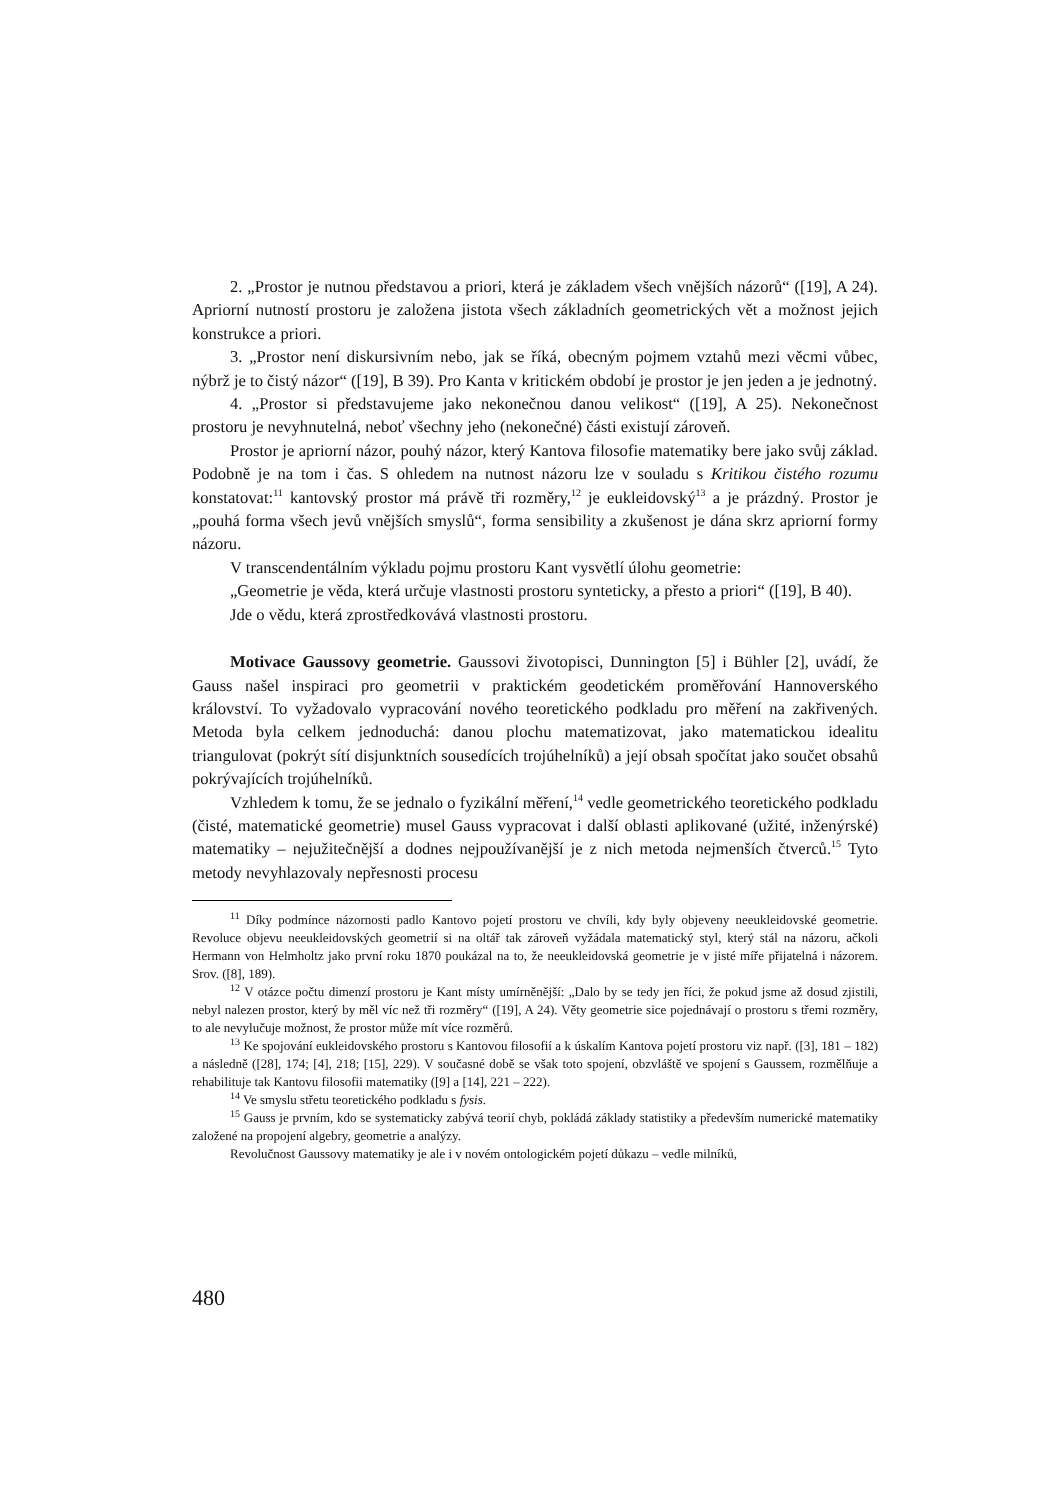2. „Prostor je nutnou představou a priori, která je základem všech vnějších názorů“ ([19], A 24). Apriorní nutností prostoru je založena jistota všech základních geometrických vět a možnost jejich konstrukce a priori.
3. „Prostor není diskursivním nebo, jak se říká, obecným pojmem vztahů mezi věcmi vůbec, nýbrž je to čistý názor“ ([19], B 39). Pro Kanta v kritickém období je prostor je jen jeden a je jednotný.
4. „Prostor si představujeme jako nekonečnou danou velikost“ ([19], A 25). Nekonečnost prostoru je nevyhnutelná, neboť všechny jeho (nekonečné) části existují zároveň.
Prostor je apriorní názor, pouhý názor, který Kantova filosofie matematiky bere jako svůj základ. Podobně je na tom i čas. S ohledem na nutnost názoru lze v souladu s Kritikou čistého rozumu konstatovat:<sup>11</sup> kantovský prostor má právě tři rozměry,<sup>12</sup> je eukleidovský<sup>13</sup> a je prázdný. Prostor je „pouhá forma všech jevů vnějších smyslů“, forma sensibility a zkušenost je dána skrz apriorní formy názoru.
V transcendentálním výkladu pojmu prostoru Kant vysvětlí úlohu geometrie:
„Geometrie je věda, která určuje vlastnosti prostoru synteticky, a přesto a priori“ ([19], B 40).
Jde o vědu, která zprostředkovává vlastnosti prostoru.
Motivace Gaussovy geometrie. Gaussovi životopisci, Dunnington [5] i Bühler [2], uvádí, že Gauss našel inspiraci pro geometrii v praktickém geodetickém proměřování Hannoverského království. To vyžadovalo vypracování nového teoretického podkladu pro měření na zakřivených. Metoda byla celkem jednoduchá: danou plochu matematizovat, jako matematickou idealitu triangulovat (pokrýt sítí disjunktních sousedících trojúhelníků) a její obsah spočítat jako součet obsahů pokrývajících trojúhelníků.
Vzhledem k tomu, že se jednalo o fyzikální měření,<sup>14</sup> vedle geometrického teoretického podkladu (čisté, matematické geometrie) musel Gauss vypracovat i další oblasti aplikované (užité, inženýrské) matematiky – nejužitečnější a dodnes nejpoužívanější je z nich metoda nejmenších čtverců.<sup>15</sup> Tyto metody nevyhlazovaly nepřesnosti procesu
<sup>11</sup> Díky podmínce názornosti padlo Kantovo pojetí prostoru ve chvíli, kdy byly objeveny neeukleidovské geometrie. Revoluce objevu neeukleidovských geometrií si na oltář tak zároveň vyžádala matematický styl, který stál na názoru, ačkoli Hermann von Helmholtz jako první roku 1870 poukázal na to, že neeukleidovská geometrie je v jisté míře přijatelná i názorem. Srov. ([8], 189).
<sup>12</sup> V otázce počtu dimenzí prostoru je Kant místy umírněnější: „Dalo by se tedy jen říci, že pokud jsme až dosud zjistili, nebyl nalezen prostor, který by měl víc než tři rozměry“ ([19], A 24). Věty geometrie sice pojednávají o prostoru s třemi rozměry, to ale nevylučuje možnost, že prostor může mít více rozměrů.
<sup>13</sup> Ke spojování eukleidovského prostoru s Kantovou filosofií a k úskalím Kantova pojetí prostoru viz např. ([3], 181 – 182) a následně ([28], 174; [4], 218; [15], 229). V současné době se však toto spojení, obzvláště ve spojení s Gaussem, rozmělňuje a rehabilituje tak Kantovu filosofii matematiky ([9] a [14], 221 – 222).
<sup>14</sup> Ve smyslu střetu teoretického podkladu s fysis.
<sup>15</sup> Gauss je prvním, kdo se systematicky zabývá teorií chyb, pokládá základy statistiky a především numerické matematiky založené na propojení algebry, geometrie a analýzy.
Revolučnost Gaussovy matematiky je ale i v novém ontologickém pojetí důkazu – vedle milníků,
480